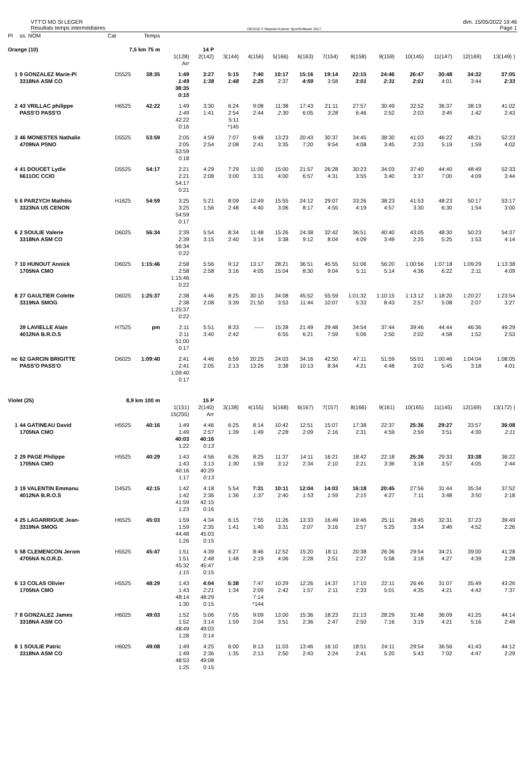VTT'O MD St LEGER
Résultats temps intermédiaires
OE2010 © Stephan Krämer SportSoftware 2017
dim. 15/05/2022 19:46
Page 1
| Pl | ss. NOM | Cat | Temps | | | | | | | | | | | | | |
| --- | --- | --- | --- | --- | --- | --- | --- | --- | --- | --- | --- | --- | --- | --- | --- | --- |
| Orange (10) | | 7,5 km 75 m | | | 14 P | | | | | | | | | | | |
| | | | | 1(128) Arr | 2(142) | 3(144) | 4(156) | 5(166) | 6(163) | 7(154) | 8(158) | 9(159) | 10(145) | 11(147) | 12(169) | 13(149) ) |
| 1 | 9 GONZALEZ Marie-Pi 3318NA ASM CO | D5525 | 38:35 | 1:49 1:49 38:35 0:15 | 3:27 1:38 | 5:15 1:48 | 7:40 2:25 | 10:17 2:37 | 15:16 4:59 | 19:14 3:58 | 22:15 3:01 | 24:46 2:31 | 26:47 2:01 | 30:48 4:01 | 34:32 3:44 | 37:05 2:33 |
| 2 | 43 VRILLAC philippe PASS'O PASS'O | H6525 | 42:22 | 1:49 1:49 42:22 0:16 | 3:30 1:41 | 6:24 2:54 5:11 *145 | 9:08 2:44 | 11:38 2:30 | 17:43 6:05 | 21:11 3:28 | 27:57 6:46 | 30:49 2:52 | 32:52 2:03 | 36:37 3:45 | 38:19 1:42 | 41:02 2:43 |
| 3 | 46 MONESTES Nathalie 4709NA PSNO | D5525 | 53:59 | 2:05 2:05 53:59 0:18 | 4:59 2:54 | 7:07 2:08 | 9:48 2:41 | 13:23 3:35 | 20:43 7:20 | 30:37 9:54 | 34:45 4:08 | 38:30 3:45 | 41:03 2:33 | 46:22 5:19 | 48:21 1:59 | 52:23 4:02 |
| 4 | 41 DOUCET Lydie 6611OC CCIO | D5525 | 54:17 | 2:21 2:21 54:17 0:21 | 4:29 2:08 | 7:29 3:00 | 11:00 3:31 | 15:00 4:00 | 21:57 6:57 | 26:28 4:31 | 30:23 3:55 | 34:03 3:40 | 37:40 3:37 | 44:40 7:00 | 48:49 4:09 | 52:33 3:44 |
| 5 | 6 PARZYCH Mathéis 3323NA US CENON | H1625 | 54:59 | 3:25 3:25 54:59 0:17 | 5:21 1:56 | 8:09 2:48 | 12:49 4:40 | 15:55 3:06 | 24:12 8:17 | 29:07 4:55 | 33:26 4:19 | 38:23 4:57 | 41:53 3:30 | 48:23 6:30 | 50:17 1:54 | 53:17 3:00 |
| 6 | 2 SOULIE Valerie 3318NA ASM CO | D6025 | 56:34 | 2:39 2:39 56:34 0:22 | 5:54 3:15 | 8:34 2:40 | 11:48 3:14 | 15:26 3:38 | 24:38 9:12 | 32:42 8:04 | 36:51 4:09 | 40:40 3:49 | 43:05 2:25 | 48:30 5:25 | 50:23 1:53 | 54:37 4:14 |
| 7 | 10 HUNOUT Annick 1705NA CMO | D6025 | 1:15:46 | 2:58 2:58 1:15:46 0:22 | 5:56 2:58 | 9:12 3:16 | 13:17 4:05 | 28:21 15:04 | 36:51 8:30 | 45:55 9:04 | 51:06 5:11 | 56:20 5:14 | 1:00:56 4:36 | 1:07:18 6:22 | 1:09:29 2:11 | 1:13:38 4:09 |
| 8 | 27 GAULTIER Colette 3319NA SMOG | D6025 | 1:25:37 | 2:38 2:38 1:25:37 0:22 | 4:46 2:08 | 8:25 3:39 | 30:15 21:50 | 34:08 3:53 | 45:52 11:44 | 55:59 10:07 | 1:01:32 5:33 | 1:10:15 8:43 | 1:13:12 2:57 | 1:18:20 5:08 | 1:20:27 2:07 | 1:23:54 3:27 |
| | 39 LAVIELLE Alain 4012NA B.R.O.S | H7525 | pm | 2:11 2:11 51:00 0:17 | 5:51 3:40 | 8:33 2:42 | ----- | 15:28 6:55 | 21:49 6:21 | 29:48 7:59 | 34:54 5:06 | 37:44 2:50 | 39:46 2:02 | 44:44 4:58 | 46:36 1:52 | 49:29 2:53 |
| nc | 62 GARCIN BRIGITTE PASS'O PASS'O | D6025 | 1:09:40 | 2:41 2:41 1:09:40 0:17 | 4:46 2:05 | 6:59 2:13 | 20:25 13:26 | 24:03 3:38 | 34:16 10:13 | 42:50 8:34 | 47:11 4:21 | 51:59 4:48 | 55:01 3:02 | 1:00:46 5:45 | 1:04:04 3:18 | 1:08:05 4:01 |
| Violet (25) | | 8,9 km 100 m | | | 15 P | | | | | | | | | | | |
| | | | | 1(151) 15(255) | 2(140) Arr | 3(138) | 4(155) | 5(168) | 6(167) | 7(157) | 8(166) | 9(161) | 10(165) | 11(145) | 12(169) | 13(172) ) |
| 1 | 44 GATINEAU David 1705NA CMO | H5525 | 40:16 | 1:49 1:49 40:03 1:22 | 4:46 2:57 40:16 0:13 | 6:25 1:39 | 8:14 1:49 | 10:42 2:28 | 12:51 2:09 | 15:07 2:16 | 17:38 2:31 | 22:37 4:59 | 25:36 2:59 | 29:27 3:51 | 33:57 4:30 | 36:08 2:11 |
| 2 | 29 PAGE Philippe 1705NA CMO | H5525 | 40:29 | 1:43 1:43 40:16 1:17 | 4:56 3:13 40:29 0:13 | 6:26 1:30 | 8:25 1:59 | 11:37 3:12 | 14:11 2:34 | 16:21 2:10 | 18:42 2:21 | 22:18 3:36 | 25:36 3:18 | 29:33 3:57 | 33:38 4:05 | 36:22 2:44 |
| 3 | 19 VALENTIN Emmanu 4012NA B.R.O.S | D4525 | 42:15 | 1:42 1:42 41:59 1:23 | 4:18 2:36 42:15 0:16 | 5:54 1:36 | 7:31 1:37 | 10:11 2:40 | 12:04 1:53 | 14:03 1:59 | 16:18 2:15 | 20:45 4:27 | 27:56 7:11 | 31:44 3:48 | 35:34 3:50 | 37:52 2:18 |
| 4 | 25 LAGARRIGUE Jean- 3319NA SMOG | H6525 | 45:03 | 1:59 1:59 44:48 1:26 | 4:34 2:35 45:03 0:15 | 6:15 1:41 | 7:55 1:40 | 11:26 3:31 | 13:33 2:07 | 16:49 3:16 | 19:46 2:57 | 25:11 5:25 | 28:45 3:34 | 32:31 3:46 | 37:23 4:52 | 39:49 2:26 |
| 5 | 58 CLEMENCON Jerom 4705NA N.O.R.D. | H5525 | 45:47 | 1:51 1:51 45:32 1:15 | 4:39 2:48 45:47 0:15 | 6:27 1:48 | 8:46 2:19 | 12:52 4:06 | 15:20 2:28 | 18:11 2:51 | 20:38 2:27 | 26:36 5:58 | 29:54 3:18 | 34:21 4:27 | 39:00 4:39 | 41:28 2:28 |
| 6 | 13 COLAS Olivier 1705NA CMO | H5525 | 48:29 | 1:43 1:43 48:14 1:30 | 4:04 2:21 48:29 0:15 | 5:38 1:34 | 7:47 2:09 7:14 *144 | 10:29 2:42 | 12:26 1:57 | 14:37 2:11 | 17:10 2:33 | 22:11 5:01 | 26:46 4:35 | 31:07 4:21 | 35:49 4:42 | 43:26 7:37 |
| 7 | 8 GONZALEZ James 3318NA ASM CO | H6025 | 49:03 | 1:52 1:52 48:49 1:28 | 5:06 3:14 49:03 0:14 | 7:05 1:59 | 9:09 2:04 | 13:00 3:51 | 15:36 2:36 | 18:23 2:47 | 21:13 2:50 | 28:29 7:16 | 31:48 3:19 | 36:09 4:21 | 41:25 5:16 | 44:14 2:49 |
| 8 | 1 SOULIE Patric 3318NA ASM CO | H6025 | 49:08 | 1:49 1:49 48:53 1:25 | 4:25 2:36 49:08 0:15 | 6:00 1:35 | 8:13 2:13 | 11:03 2:50 | 13:46 2:43 | 16:10 2:24 | 18:51 2:41 | 24:11 5:20 | 29:54 5:43 | 36:56 7:02 | 41:43 4:47 | 44:12 2:29 |